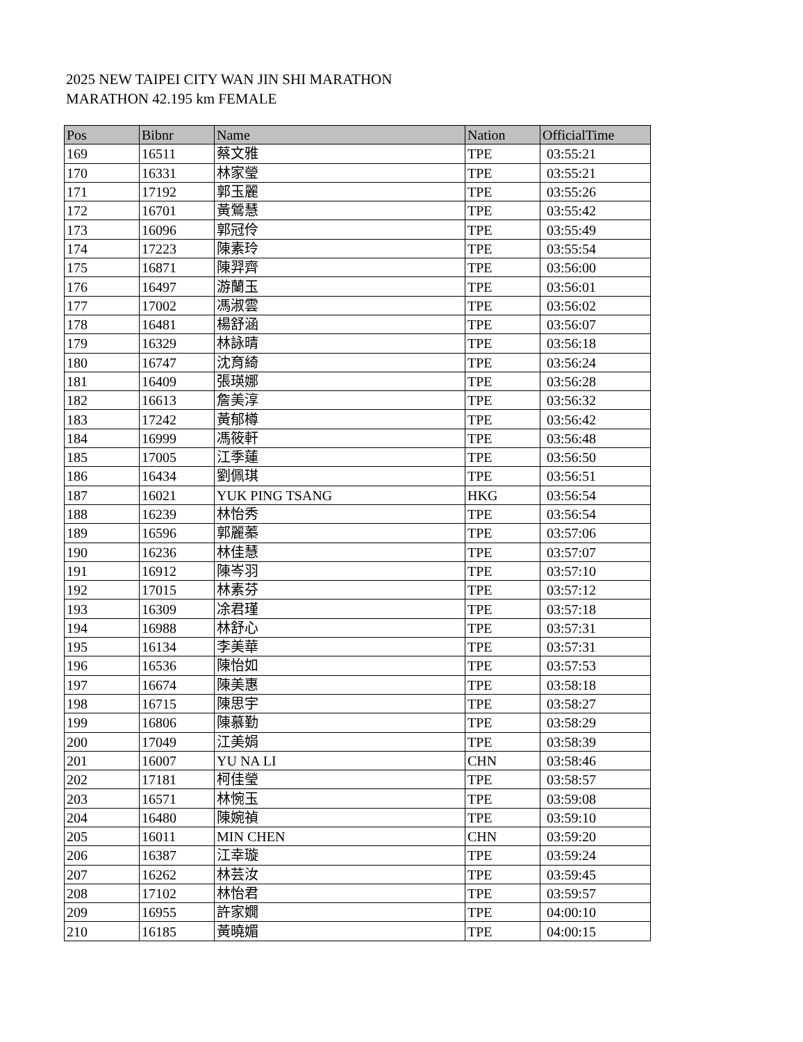2025 NEW TAIPEI CITY WAN JIN SHI MARATHON
MARATHON 42.195 km FEMALE
| Pos | Bibnr | Name | Nation | OfficialTime |
| --- | --- | --- | --- | --- |
| 169 | 16511 | 蔡文雅 | TPE | 03:55:21 |
| 170 | 16331 | 林家瑩 | TPE | 03:55:21 |
| 171 | 17192 | 郭玉麗 | TPE | 03:55:26 |
| 172 | 16701 | 黃鶯慧 | TPE | 03:55:42 |
| 173 | 16096 | 郭冠伶 | TPE | 03:55:49 |
| 174 | 17223 | 陳素玲 | TPE | 03:55:54 |
| 175 | 16871 | 陳羿齊 | TPE | 03:56:00 |
| 176 | 16497 | 游蘭玉 | TPE | 03:56:01 |
| 177 | 17002 | 馮淑雲 | TPE | 03:56:02 |
| 178 | 16481 | 楊舒涵 | TPE | 03:56:07 |
| 179 | 16329 | 林詠晴 | TPE | 03:56:18 |
| 180 | 16747 | 沈育綺 | TPE | 03:56:24 |
| 181 | 16409 | 張瑛娜 | TPE | 03:56:28 |
| 182 | 16613 | 詹美淳 | TPE | 03:56:32 |
| 183 | 17242 | 黃郁樽 | TPE | 03:56:42 |
| 184 | 16999 | 馮筱軒 | TPE | 03:56:48 |
| 185 | 17005 | 江季蓮 | TPE | 03:56:50 |
| 186 | 16434 | 劉佩琪 | TPE | 03:56:51 |
| 187 | 16021 | YUK PING TSANG | HKG | 03:56:54 |
| 188 | 16239 | 林怡秀 | TPE | 03:56:54 |
| 189 | 16596 | 郭麗蓁 | TPE | 03:57:06 |
| 190 | 16236 | 林佳慧 | TPE | 03:57:07 |
| 191 | 16912 | 陳岑羽 | TPE | 03:57:10 |
| 192 | 17015 | 林素芬 | TPE | 03:57:12 |
| 193 | 16309 | 凃君瑾 | TPE | 03:57:18 |
| 194 | 16988 | 林舒心 | TPE | 03:57:31 |
| 195 | 16134 | 李美華 | TPE | 03:57:31 |
| 196 | 16536 | 陳怡如 | TPE | 03:57:53 |
| 197 | 16674 | 陳美惠 | TPE | 03:58:18 |
| 198 | 16715 | 陳思宇 | TPE | 03:58:27 |
| 199 | 16806 | 陳慕勤 | TPE | 03:58:29 |
| 200 | 17049 | 江美娟 | TPE | 03:58:39 |
| 201 | 16007 | YU NA LI | CHN | 03:58:46 |
| 202 | 17181 | 柯佳瑩 | TPE | 03:58:57 |
| 203 | 16571 | 林惋玉 | TPE | 03:59:08 |
| 204 | 16480 | 陳婉禎 | TPE | 03:59:10 |
| 205 | 16011 | MIN CHEN | CHN | 03:59:20 |
| 206 | 16387 | 江幸璇 | TPE | 03:59:24 |
| 207 | 16262 | 林芸汝 | TPE | 03:59:45 |
| 208 | 17102 | 林怡君 | TPE | 03:59:57 |
| 209 | 16955 | 許家嫺 | TPE | 04:00:10 |
| 210 | 16185 | 黃曉媚 | TPE | 04:00:15 |